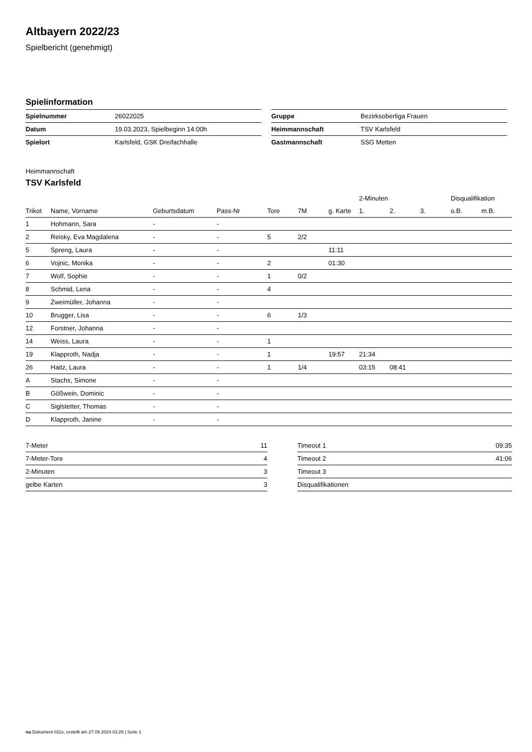Altbayern 2022/23
Spielbericht (genehmigt)
Spielinformation
| Spielnummer | 26022025 |
| Datum | 19.03.2023, Spielbeginn 14:00h |
| Spielort | Karlsfeld, GSK Dreifachhalle |
| Gruppe | Bezirksoberliga Frauen |
| Heimmannschaft | TSV Karlsfeld |
| Gastmannschaft | SSG Metten |
Heimmannschaft
TSV Karlsfeld
| | | | | | | | 2-Minuten | | | Disqualifikation | |
| --- | --- | --- | --- | --- | --- | --- | --- | --- | --- | --- | --- |
| Trikot | Name, Vorname | Geburtsdatum | Pass-Nr | Tore | 7M | g. Karte | 1. | 2. | 3. | o.B. | m.B. |
| 1 | Hohmann, Sara | - | - | | | | | | | | |
| 2 | Reisky, Eva Magdalena | - | - | 5 | 2/2 | | | | | | |
| 5 | Spreng, Laura | - | - | | | 11:11 | | | | | |
| 6 | Vojnic, Monika | - | - | 2 | | 01:30 | | | | | |
| 7 | Wolf, Sophie | - | - | 1 | 0/2 | | | | | | |
| 8 | Schmid, Lena | - | - | 4 | | | | | | | |
| 9 | Zweimüller, Johanna | - | - | | | | | | | | |
| 10 | Brugger, Lisa | - | - | 6 | 1/3 | | | | | | |
| 12 | Forstner, Johanna | - | - | | | | | | | | |
| 14 | Weiss, Laura | - | - | 1 | | | | | | | |
| 19 | Klapproth, Nadja | - | - | 1 | | 19:57 | 21:34 | | | | |
| 26 | Haitz, Laura | - | - | 1 | 1/4 | | 03:15 | 08:41 | | | |
| A | Stachs, Simone | - | - | | | | | | | | |
| B | Gößwein, Dominic | - | - | | | | | | | | |
| C | Siglstetter, Thomas | - | - | | | | | | | | |
| D | Klapproth, Janine | - | - | | | | | | | | |
| 7-Meter | 11 |
| 7-Meter-Tore | 4 |
| 2-Minuten | 3 |
| gelbe Karten | 3 |
| Timeout 1 | 09:35 |
| Timeout 2 | 41:06 |
| Timeout 3 | |
| Disqualifikationen | |
nu.Dokument 011e, erstellt am 27.09.2024 03:26 | Seite 1